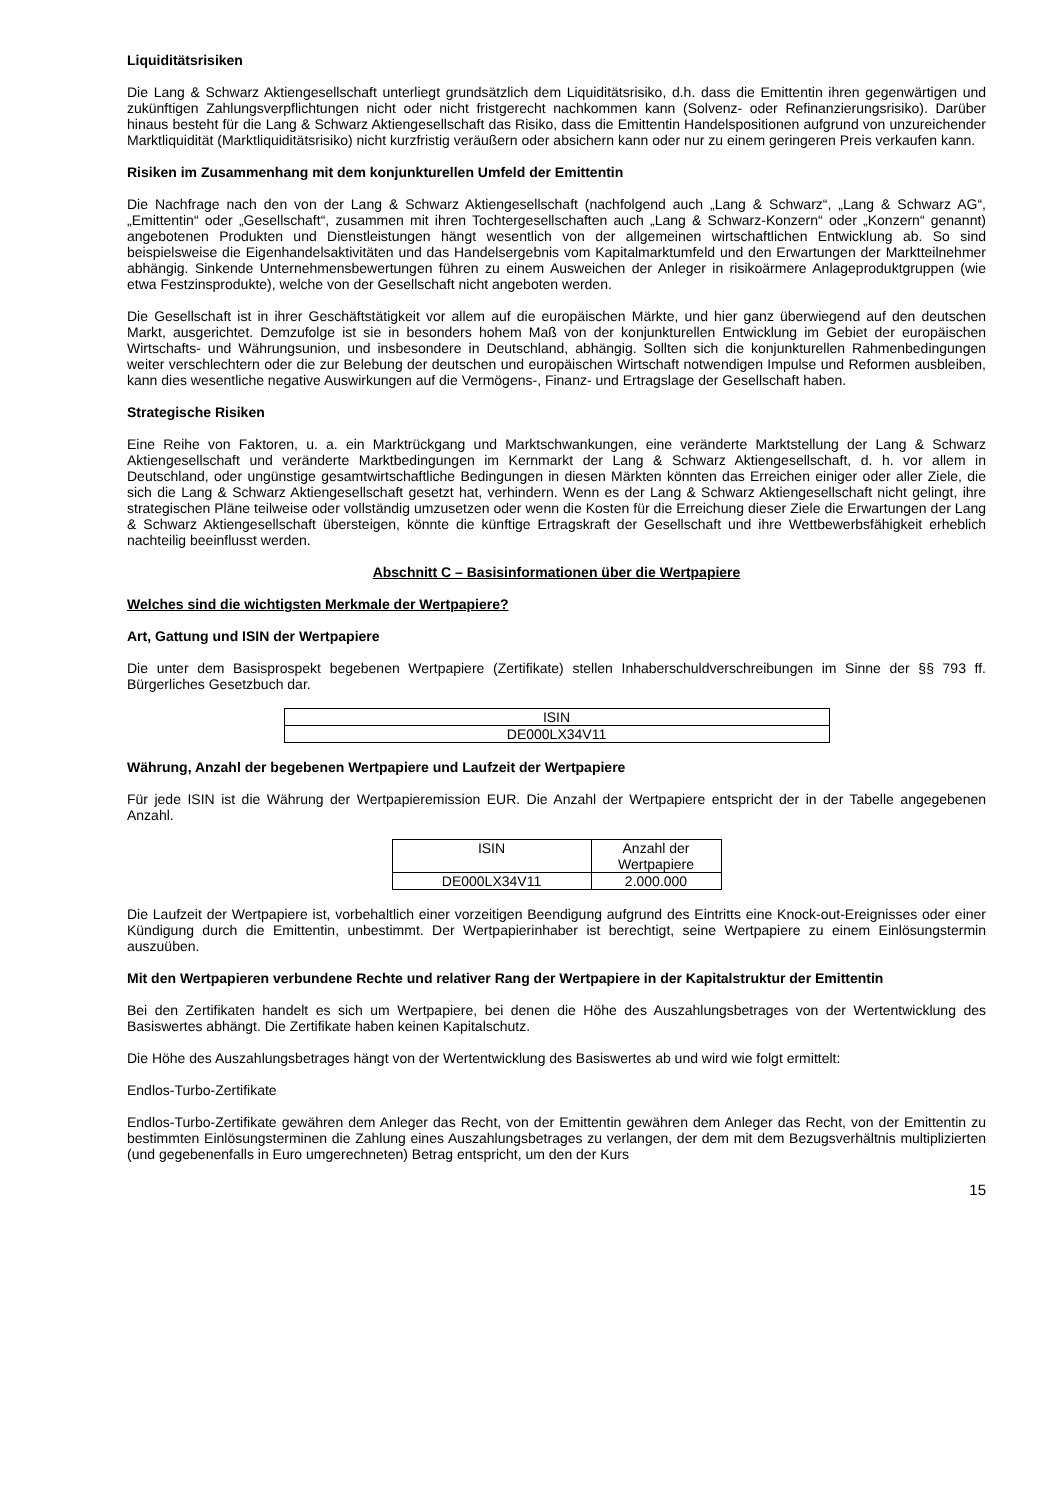Liquiditätsrisiken
Die Lang & Schwarz Aktiengesellschaft unterliegt grundsätzlich dem Liquiditätsrisiko, d.h. dass die Emittentin ihren gegenwärtigen und zukünftigen Zahlungsverpflichtungen nicht oder nicht fristgerecht nachkommen kann (Solvenz- oder Refinanzierungsrisiko). Darüber hinaus besteht für die Lang & Schwarz Aktiengesellschaft das Risiko, dass die Emittentin Handelspositionen aufgrund von unzureichender Marktliquidität (Marktliquiditätsrisiko) nicht kurzfristig veräußern oder absichern kann oder nur zu einem geringeren Preis verkaufen kann.
Risiken im Zusammenhang mit dem konjunkturellen Umfeld der Emittentin
Die Nachfrage nach den von der Lang & Schwarz Aktiengesellschaft (nachfolgend auch „Lang & Schwarz“, „Lang & Schwarz AG“, „Emittentin“ oder „Gesellschaft“, zusammen mit ihren Tochtergesellschaften auch „Lang & Schwarz-Konzern“ oder „Konzern“ genannt) angebotenen Produkten und Dienstleistungen hängt wesentlich von der allgemeinen wirtschaftlichen Entwicklung ab. So sind beispielsweise die Eigenhandelsaktivitäten und das Handelsergebnis vom Kapitalmarktumfeld und den Erwartungen der Marktteilnehmer abhängig. Sinkende Unternehmensbewertungen führen zu einem Ausweichen der Anleger in risikoärmere Anlageproduktgruppen (wie etwa Festzinsprodukte), welche von der Gesellschaft nicht angeboten werden.
Die Gesellschaft ist in ihrer Geschäftstätigkeit vor allem auf die europäischen Märkte, und hier ganz überwiegend auf den deutschen Markt, ausgerichtet. Demzufolge ist sie in besonders hohem Maß von der konjunkturellen Entwicklung im Gebiet der europäischen Wirtschafts- und Währungsunion, und insbesondere in Deutschland, abhängig. Sollten sich die konjunkturellen Rahmenbedingungen weiter verschlechtern oder die zur Belebung der deutschen und europäischen Wirtschaft notwendigen Impulse und Reformen ausbleiben, kann dies wesentliche negative Auswirkungen auf die Vermögens-, Finanz- und Ertragslage der Gesellschaft haben.
Strategische Risiken
Eine Reihe von Faktoren, u. a. ein Marktrückgang und Marktschwankungen, eine veränderte Marktstellung der Lang & Schwarz Aktiengesellschaft und veränderte Marktbedingungen im Kernmarkt der Lang & Schwarz Aktiengesellschaft, d. h. vor allem in Deutschland, oder ungünstige gesamtwirtschaftliche Bedingungen in diesen Märkten könnten das Erreichen einiger oder aller Ziele, die sich die Lang & Schwarz Aktiengesellschaft gesetzt hat, verhindern. Wenn es der Lang & Schwarz Aktiengesellschaft nicht gelingt, ihre strategischen Pläne teilweise oder vollständig umzusetzen oder wenn die Kosten für die Erreichung dieser Ziele die Erwartungen der Lang & Schwarz Aktiengesellschaft übersteigen, könnte die künftige Ertragskraft der Gesellschaft und ihre Wettbewerbsfähigkeit erheblich nachteilig beeinflusst werden.
Abschnitt C – Basisinformationen über die Wertpapiere
Welches sind die wichtigsten Merkmale der Wertpapiere?
Art, Gattung und ISIN der Wertpapiere
Die unter dem Basisprospekt begebenen Wertpapiere (Zertifikate) stellen Inhaberschuldverschreibungen im Sinne der §§ 793 ff. Bürgerliches Gesetzbuch dar.
| ISIN |
| --- |
| DE000LX34V11 |
Währung, Anzahl der begebenen Wertpapiere und Laufzeit der Wertpapiere
Für jede ISIN ist die Währung der Wertpapieremission EUR. Die Anzahl der Wertpapiere entspricht der in der Tabelle angegebenen Anzahl.
| ISIN | Anzahl der Wertpapiere |
| --- | --- |
| DE000LX34V11 | 2.000.000 |
Die Laufzeit der Wertpapiere ist, vorbehaltlich einer vorzeitigen Beendigung aufgrund des Eintritts eine Knock-out-Ereignisses oder einer Kündigung durch die Emittentin, unbestimmt. Der Wertpapierinhaber ist berechtigt, seine Wertpapiere zu einem Einlösungstermin auszuüben.
Mit den Wertpapieren verbundene Rechte und relativer Rang der Wertpapiere in der Kapitalstruktur der Emittentin
Bei den Zertifikaten handelt es sich um Wertpapiere, bei denen die Höhe des Auszahlungsbetrages von der Wertentwicklung des Basiswertes abhängt. Die Zertifikate haben keinen Kapitalschutz.
Die Höhe des Auszahlungsbetrages hängt von der Wertentwicklung des Basiswertes ab und wird wie folgt ermittelt:
Endlos-Turbo-Zertifikate
Endlos-Turbo-Zertifikate gewähren dem Anleger das Recht, von der Emittentin gewähren dem Anleger das Recht, von der Emittentin zu bestimmten Einlösungsterminen die Zahlung eines Auszahlungsbetrages zu verlangen, der dem mit dem Bezugsverhältnis multiplizierten (und gegebenenfalls in Euro umgerechneten) Betrag entspricht, um den der Kurs
15